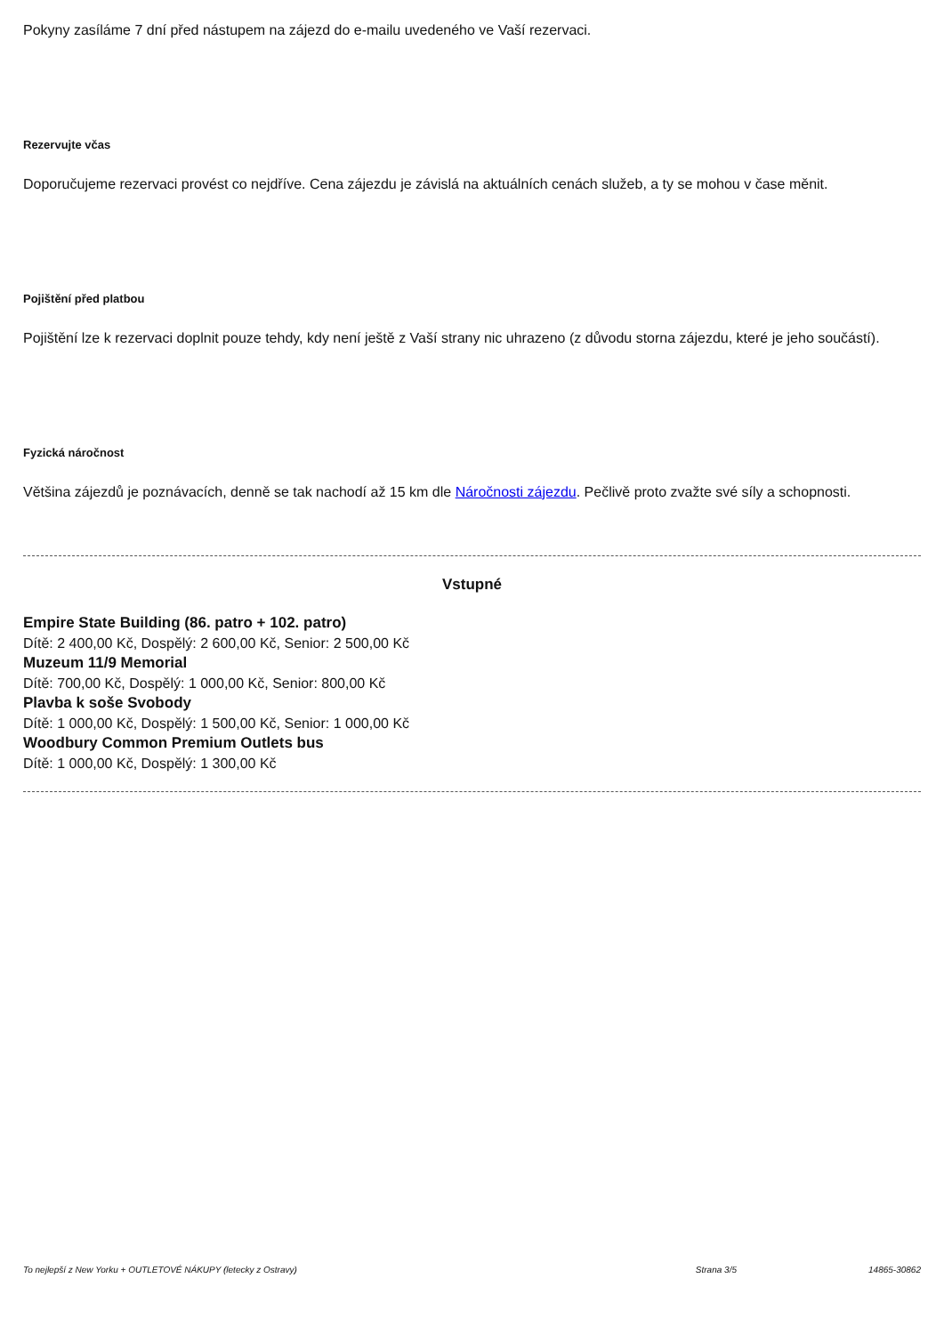Pokyny zasíláme 7 dní před nástupem na zájezd do e-mailu uvedeného ve Vaší rezervaci.
Rezervujte včas
Doporučujeme rezervaci provést co nejdříve. Cena zájezdu je závislá na aktuálních cenách služeb, a ty se mohou v čase měnit.
Pojištění před platbou
Pojištění lze k rezervaci doplnit pouze tehdy, kdy není ještě z Vaší strany nic uhrazeno (z důvodu storna zájezdu, které je jeho součástí).
Fyzická náročnost
Většina zájezdů je poznávacích, denně se tak nachodí až 15 km dle Náročnosti zájezdu. Pečlivě proto zvažte své síly a schopnosti.
Vstupné
Empire State Building (86. patro + 102. patro)
Dítě: 2 400,00 Kč, Dospělý: 2 600,00 Kč, Senior: 2 500,00 Kč
Muzeum 11/9 Memorial
Dítě: 700,00 Kč, Dospělý: 1 000,00 Kč, Senior: 800,00 Kč
Plavba k soše Svobody
Dítě: 1 000,00 Kč, Dospělý: 1 500,00 Kč, Senior: 1 000,00 Kč
Woodbury Common Premium Outlets bus
Dítě: 1 000,00 Kč, Dospělý: 1 300,00 Kč
To nejlepší z New Yorku + OUTLETOVÉ NÁKUPY (letecky z Ostravy) Strana 3/5 14865-30862